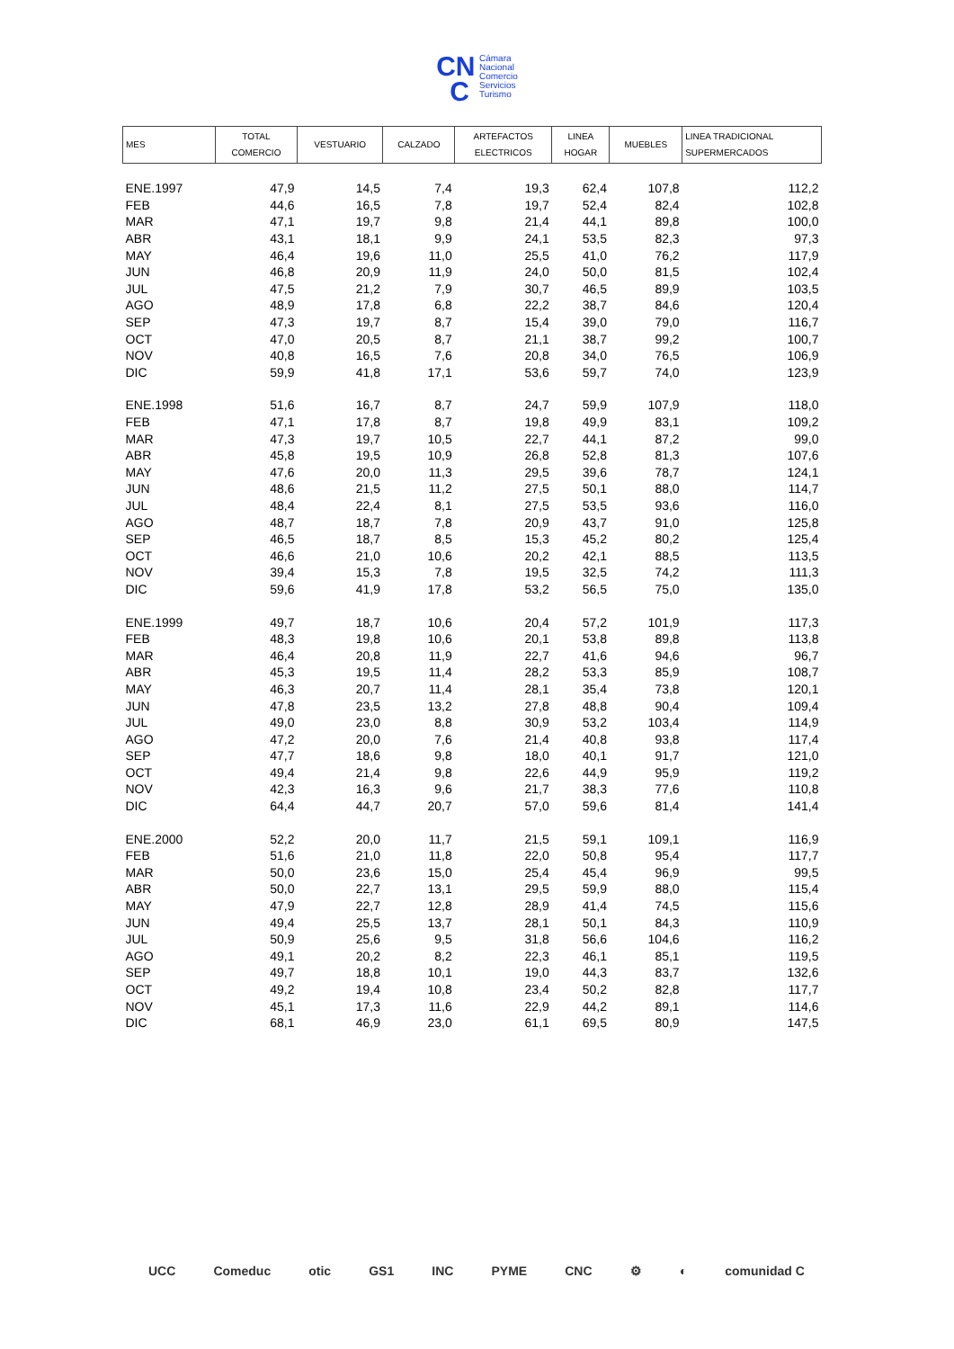CN
C Cámara
Nacional
Comercio
Servicios
Turismo
| MES | TOTAL COMERCIO | VESTUARIO | CALZADO | ARTEFACTOS ELECTRICOS | LINEA HOGAR | MUEBLES | LINEA TRADICIONAL SUPERMERCADOS |
| --- | --- | --- | --- | --- | --- | --- | --- |
| ENE.1997 | 47,9 | 14,5 | 7,4 | 19,3 | 62,4 | 107,8 | 112,2 |
| FEB | 44,6 | 16,5 | 7,8 | 19,7 | 52,4 | 82,4 | 102,8 |
| MAR | 47,1 | 19,7 | 9,8 | 21,4 | 44,1 | 89,8 | 100,0 |
| ABR | 43,1 | 18,1 | 9,9 | 24,1 | 53,5 | 82,3 | 97,3 |
| MAY | 46,4 | 19,6 | 11,0 | 25,5 | 41,0 | 76,2 | 117,9 |
| JUN | 46,8 | 20,9 | 11,9 | 24,0 | 50,0 | 81,5 | 102,4 |
| JUL | 47,5 | 21,2 | 7,9 | 30,7 | 46,5 | 89,9 | 103,5 |
| AGO | 48,9 | 17,8 | 6,8 | 22,2 | 38,7 | 84,6 | 120,4 |
| SEP | 47,3 | 19,7 | 8,7 | 15,4 | 39,0 | 79,0 | 116,7 |
| OCT | 47,0 | 20,5 | 8,7 | 21,1 | 38,7 | 99,2 | 100,7 |
| NOV | 40,8 | 16,5 | 7,6 | 20,8 | 34,0 | 76,5 | 106,9 |
| DIC | 59,9 | 41,8 | 17,1 | 53,6 | 59,7 | 74,0 | 123,9 |
| ENE.1998 | 51,6 | 16,7 | 8,7 | 24,7 | 59,9 | 107,9 | 118,0 |
| FEB | 47,1 | 17,8 | 8,7 | 19,8 | 49,9 | 83,1 | 109,2 |
| MAR | 47,3 | 19,7 | 10,5 | 22,7 | 44,1 | 87,2 | 99,0 |
| ABR | 45,8 | 19,5 | 10,9 | 26,8 | 52,8 | 81,3 | 107,6 |
| MAY | 47,6 | 20,0 | 11,3 | 29,5 | 39,6 | 78,7 | 124,1 |
| JUN | 48,6 | 21,5 | 11,2 | 27,5 | 50,1 | 88,0 | 114,7 |
| JUL | 48,4 | 22,4 | 8,1 | 27,5 | 53,5 | 93,6 | 116,0 |
| AGO | 48,7 | 18,7 | 7,8 | 20,9 | 43,7 | 91,0 | 125,8 |
| SEP | 46,5 | 18,7 | 8,5 | 15,3 | 45,2 | 80,2 | 125,4 |
| OCT | 46,6 | 21,0 | 10,6 | 20,2 | 42,1 | 88,5 | 113,5 |
| NOV | 39,4 | 15,3 | 7,8 | 19,5 | 32,5 | 74,2 | 111,3 |
| DIC | 59,6 | 41,9 | 17,8 | 53,2 | 56,5 | 75,0 | 135,0 |
| ENE.1999 | 49,7 | 18,7 | 10,6 | 20,4 | 57,2 | 101,9 | 117,3 |
| FEB | 48,3 | 19,8 | 10,6 | 20,1 | 53,8 | 89,8 | 113,8 |
| MAR | 46,4 | 20,8 | 11,9 | 22,7 | 41,6 | 94,6 | 96,7 |
| ABR | 45,3 | 19,5 | 11,4 | 28,2 | 53,3 | 85,9 | 108,7 |
| MAY | 46,3 | 20,7 | 11,4 | 28,1 | 35,4 | 73,8 | 120,1 |
| JUN | 47,8 | 23,5 | 13,2 | 27,8 | 48,8 | 90,4 | 109,4 |
| JUL | 49,0 | 23,0 | 8,8 | 30,9 | 53,2 | 103,4 | 114,9 |
| AGO | 47,2 | 20,0 | 7,6 | 21,4 | 40,8 | 93,8 | 117,4 |
| SEP | 47,7 | 18,6 | 9,8 | 18,0 | 40,1 | 91,7 | 121,0 |
| OCT | 49,4 | 21,4 | 9,8 | 22,6 | 44,9 | 95,9 | 119,2 |
| NOV | 42,3 | 16,3 | 9,6 | 21,7 | 38,3 | 77,6 | 110,8 |
| DIC | 64,4 | 44,7 | 20,7 | 57,0 | 59,6 | 81,4 | 141,4 |
| ENE.2000 | 52,2 | 20,0 | 11,7 | 21,5 | 59,1 | 109,1 | 116,9 |
| FEB | 51,6 | 21,0 | 11,8 | 22,0 | 50,8 | 95,4 | 117,7 |
| MAR | 50,0 | 23,6 | 15,0 | 25,4 | 45,4 | 96,9 | 99,5 |
| ABR | 50,0 | 22,7 | 13,1 | 29,5 | 59,9 | 88,0 | 115,4 |
| MAY | 47,9 | 22,7 | 12,8 | 28,9 | 41,4 | 74,5 | 115,6 |
| JUN | 49,4 | 25,5 | 13,7 | 28,1 | 50,1 | 84,3 | 110,9 |
| JUL | 50,9 | 25,6 | 9,5 | 31,8 | 56,6 | 104,6 | 116,2 |
| AGO | 49,1 | 20,2 | 8,2 | 22,3 | 46,1 | 85,1 | 119,5 |
| SEP | 49,7 | 18,8 | 10,1 | 19,0 | 44,3 | 83,7 | 132,6 |
| OCT | 49,2 | 19,4 | 10,8 | 23,4 | 50,2 | 82,8 | 117,7 |
| NOV | 45,1 | 17,3 | 11,6 | 22,9 | 44,2 | 89,1 | 114,6 |
| DIC | 68,1 | 46,9 | 23,0 | 61,1 | 69,5 | 80,9 | 147,5 |
UCC Comeduc otic GS1 INC PYME CNC ⚙ ◐ comunidad C